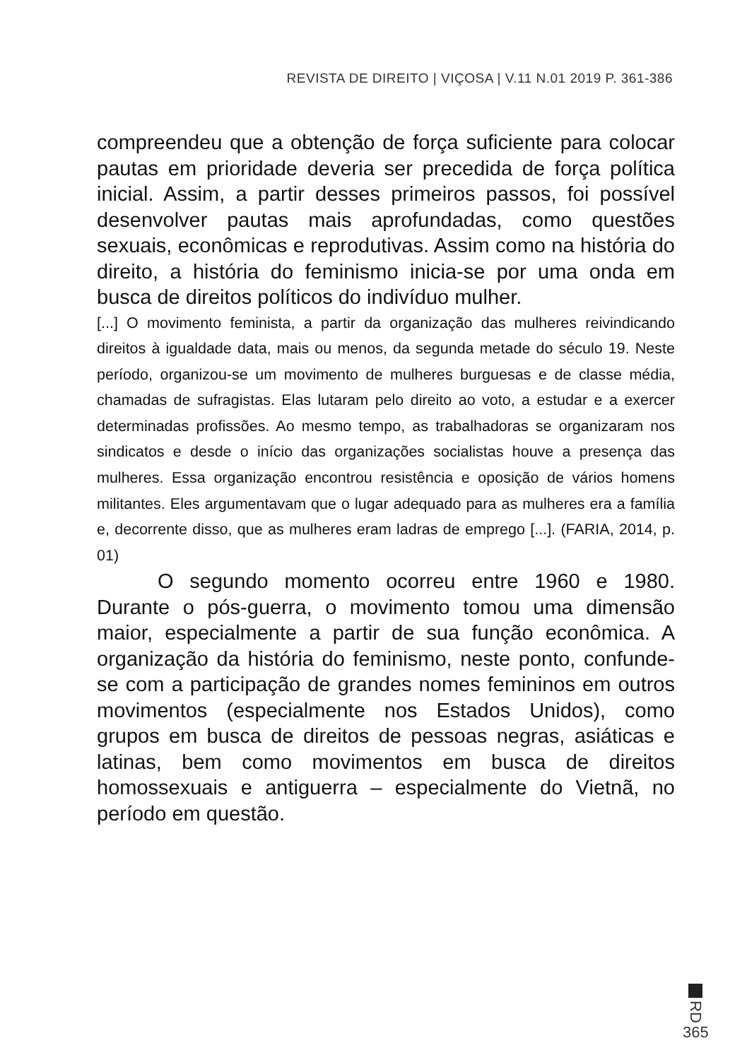REVISTA DE DIREITO | VIÇOSA | V.11 N.01 2019 P. 361-386
compreendeu que a obtenção de força suficiente para colocar pautas em prioridade deveria ser precedida de força política inicial. Assim, a partir desses primeiros passos, foi possível desenvolver pautas mais aprofundadas, como questões sexuais, econômicas e reprodutivas. Assim como na história do direito, a história do feminismo inicia-se por uma onda em busca de direitos políticos do indivíduo mulher.
[...] O movimento feminista, a partir da organização das mulheres reivindicando direitos à igualdade data, mais ou menos, da segunda metade do século 19. Neste período, organizou-se um movimento de mulheres burguesas e de classe média, chamadas de sufragistas. Elas lutaram pelo direito ao voto, a estudar e a exercer determinadas profissões. Ao mesmo tempo, as trabalhadoras se organizaram nos sindicatos e desde o início das organizações socialistas houve a presença das mulheres. Essa organização encontrou resistência e oposição de vários homens militantes. Eles argumentavam que o lugar adequado para as mulheres era a família e, decorrente disso, que as mulheres eram ladras de emprego [...]. (FARIA, 2014, p. 01)
O segundo momento ocorreu entre 1960 e 1980. Durante o pós-guerra, o movimento tomou uma dimensão maior, especialmente a partir de sua função econômica. A organização da história do feminismo, neste ponto, confunde-se com a participação de grandes nomes femininos em outros movimentos (especialmente nos Estados Unidos), como grupos em busca de direitos de pessoas negras, asiáticas e latinas, bem como movimentos em busca de direitos homossexuais e antiguerra – especialmente do Vietnã, no período em questão.
RD
365